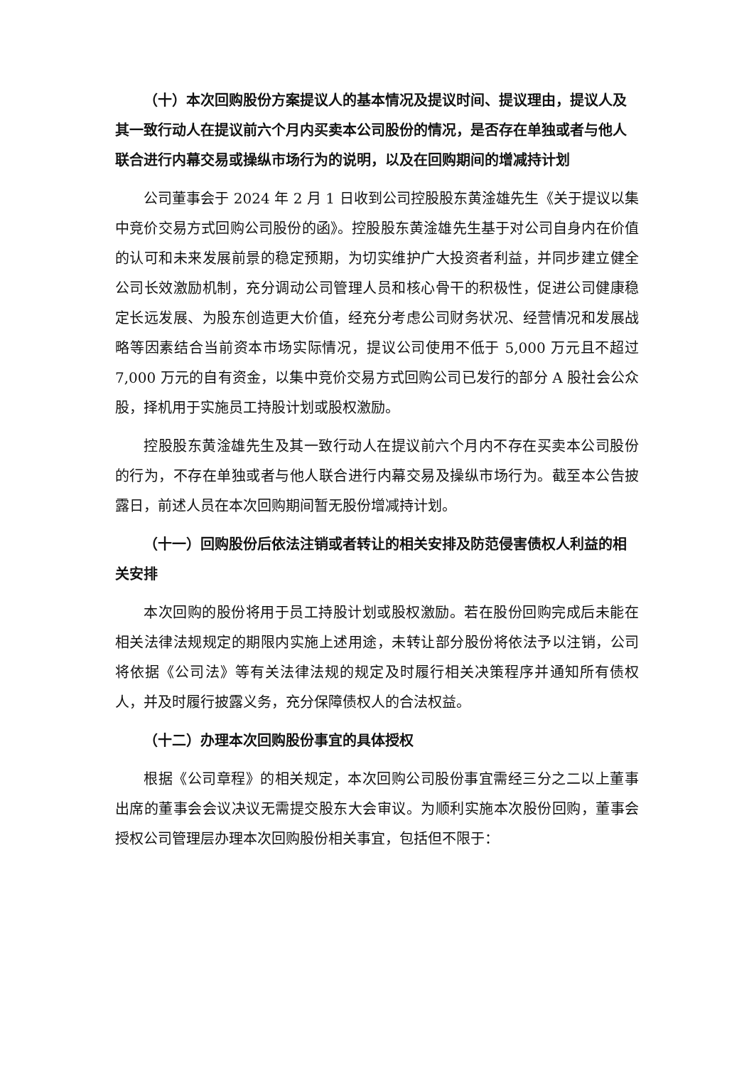（十）本次回购股份方案提议人的基本情况及提议时间、提议理由，提议人及其一致行动人在提议前六个月内买卖本公司股份的情况，是否存在单独或者与他人联合进行内幕交易或操纵市场行为的说明，以及在回购期间的增减持计划
公司董事会于 2024 年 2 月 1 日收到公司控股股东黄淦雄先生《关于提议以集中竞价交易方式回购公司股份的函》。控股股东黄淦雄先生基于对公司自身内在价值的认可和未来发展前景的稳定预期，为切实维护广大投资者利益，并同步建立健全公司长效激励机制，充分调动公司管理人员和核心骨干的积极性，促进公司健康稳定长远发展、为股东创造更大价值，经充分考虑公司财务状况、经营情况和发展战略等因素结合当前资本市场实际情况，提议公司使用不低于 5,000 万元且不超过 7,000 万元的自有资金，以集中竞价交易方式回购公司已发行的部分 A 股社会公众股，择机用于实施员工持股计划或股权激励。
控股股东黄淦雄先生及其一致行动人在提议前六个月内不存在买卖本公司股份的行为，不存在单独或者与他人联合进行内幕交易及操纵市场行为。截至本公告披露日，前述人员在本次回购期间暂无股份增减持计划。
（十一）回购股份后依法注销或者转让的相关安排及防范侵害债权人利益的相关安排
本次回购的股份将用于员工持股计划或股权激励。若在股份回购完成后未能在相关法律法规规定的期限内实施上述用途，未转让部分股份将依法予以注销，公司将依据《公司法》等有关法律法规的规定及时履行相关决策程序并通知所有债权人，并及时履行披露义务，充分保障债权人的合法权益。
（十二）办理本次回购股份事宜的具体授权
根据《公司章程》的相关规定，本次回购公司股份事宜需经三分之二以上董事出席的董事会会议决议无需提交股东大会审议。为顺利实施本次股份回购，董事会授权公司管理层办理本次回购股份相关事宜，包括但不限于：